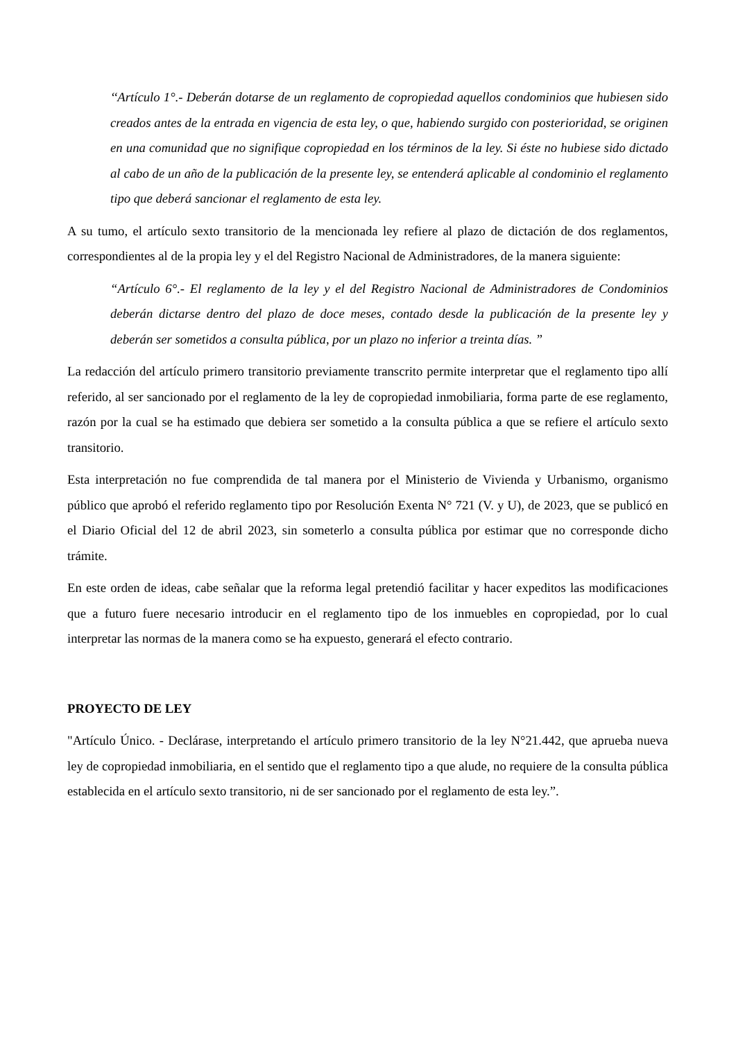‘‘Artículo 1°.- Deberán dotarse de un reglamento de copropiedad aquellos condominios que hubiesen sido creados antes de la entrada en vigencia de esta ley, o que, habiendo surgido con posterioridad, se originen en una comunidad que no signifique copropiedad en los términos de la ley. Si éste no hubiese sido dictado al cabo de un año de la publicación de la presente ley, se entenderá aplicable al condominio el reglamento tipo que deberá sancionar el reglamento de esta ley.
A su tumo, el artículo sexto transitorio de la mencionada ley refiere al plazo de dictación de dos reglamentos, correspondientes al de la propia ley y el del Registro Nacional de Administradores, de la manera siguiente:
“Artículo 6°.- El reglamento de la ley y el del Registro Nacional de Administradores de Condominios deberán dictarse dentro del plazo de doce meses, contado desde la publicación de la presente ley y deberán ser sometidos a consulta pública, por un plazo no inferior a treinta días. ”
La redacción del artículo primero transitorio previamente transcrito permite interpretar que el reglamento tipo allí referido, al ser sancionado por el reglamento de la ley de copropiedad inmobiliaria, forma parte de ese reglamento, razón por la cual se ha estimado que debiera ser sometido a la consulta pública a que se refiere el artículo sexto transitorio.
Esta interpretación no fue comprendida de tal manera por el Ministerio de Vivienda y Urbanismo, organismo público que aprobó el referido reglamento tipo por Resolución Exenta N° 721 (V. y U), de 2023, que se publicó en el Diario Oficial del 12 de abril 2023, sin someterlo a consulta pública por estimar que no corresponde dicho trámite.
En este orden de ideas, cabe señalar que la reforma legal pretendió facilitar y hacer expeditos las modificaciones que a futuro fuere necesario introducir en el reglamento tipo de los inmuebles en copropiedad, por lo cual interpretar las normas de la manera como se ha expuesto, generará el efecto contrario.
PROYECTO DE LEY
"Artículo Único. - Declárase, interpretando el artículo primero transitorio de la ley N°21.442, que aprueba nueva ley de copropiedad inmobiliaria, en el sentido que el reglamento tipo a que alude, no requiere de la consulta pública establecida en el artículo sexto transitorio, ni de ser sancionado por el reglamento de esta ley.”.